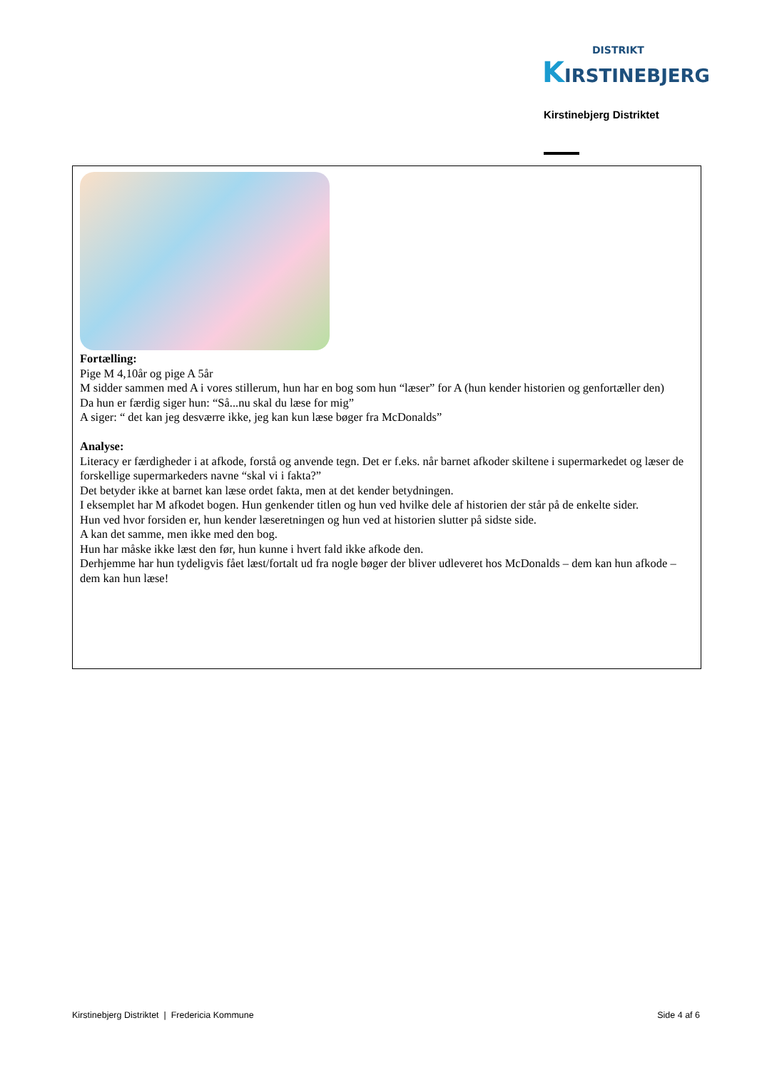DISTRIKT
KIRSTINEBJERG
Kirstinebjerg Distriktet
Fortælling:
Pige M 4,10år og pige A 5år
M sidder sammen med A i vores stillerum, hun har en bog som hun “læser” for A (hun kender historien og genfortæller den)
Da hun er færdig siger hun: “Så...nu skal du læse for mig”
A siger: “ det kan jeg desværre ikke, jeg kan kun læse bøger fra McDonalds”
Analyse:
Literacy er færdigheder i at afkode, forstå og anvende tegn. Det er f.eks. når barnet afkoder skiltene i supermarkedet og læser de forskellige supermarkeders navne “skal vi i fakta?”
Det betyder ikke at barnet kan læse ordet fakta, men at det kender betydningen.
I eksemplet har M afkodet bogen. Hun genkender titlen og hun ved hvilke dele af historien der står på de enkelte sider.
Hun ved hvor forsiden er, hun kender læseretningen og hun ved at historien slutter på sidste side.
A kan det samme, men ikke med den bog.
Hun har måske ikke læst den før, hun kunne i hvert fald ikke afkode den.
Derhjemme har hun tydeligvis fået læst/fortalt ud fra nogle bøger der bliver udleveret hos McDonalds – dem kan hun afkode – dem kan hun læse!
Kirstinebjerg Distriktet | Fredericia Kommune Side 4 af 6